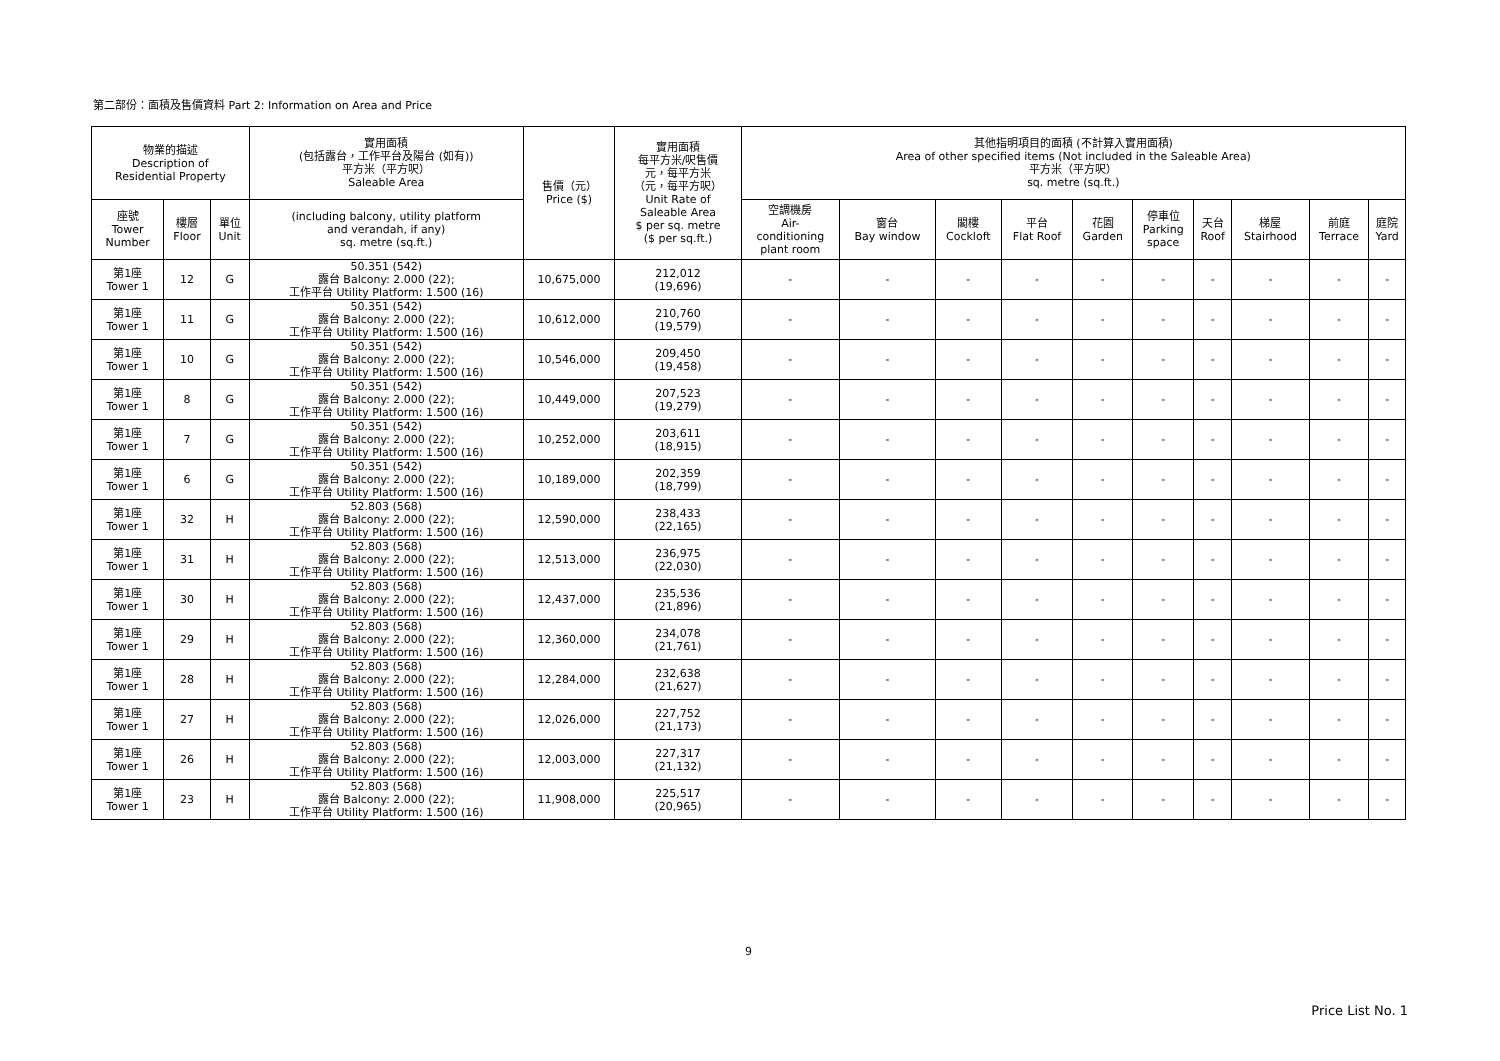第二部份：面積及售價資料 Part 2: Information on Area and Price
| 物業的描述 Description of Residential Property | | | 實用面積 (包括露台，工作平台及陽台 (如有)) 平方米（平方呎） Saleable Area | 售價（元） Price ($) | 實用面積 每平方米/呎售價 元，每平方米 （元，每平方呎） Unit Rate of Saleable Area $ per sq. metre ($ per sq.ft.) | 其他指明項目的面積 (不計算入實用面積) Area of other specified items (Not included in the Saleable Area) 平方米（平方呎） sq. metre (sq.ft.) | | | | | | | | | |
| --- | --- | --- | --- | --- | --- | --- | --- | --- | --- | --- | --- | --- | --- | --- | --- |
| 座號 Tower Number | 樓層 Floor | 單位 Unit | (including balcony, utility platform and verandah, if any) sq. metre (sq.ft.) | | | 空調機房 Air- conditioning plant room | 窗台 Bay window | 閣樓 Cockloft | 平台 Flat Roof | 花園 Garden | 停車位 Parking space | 天台 Roof | 梯屋 Stairhood | 前庭 Terrace | 庭院 Yard |
| 第1座 Tower 1 | 12 | G | 50.351 (542) 露台 Balcony: 2.000 (22); 工作平台 Utility Platform: 1.500 (16) | 10,675,000 | 212,012 (19,696) | - | - | - | - | - | - | - | - | - | - |
| 第1座 Tower 1 | 11 | G | 50.351 (542) 露台 Balcony: 2.000 (22); 工作平台 Utility Platform: 1.500 (16) | 10,612,000 | 210,760 (19,579) | - | - | - | - | - | - | - | - | - | - |
| 第1座 Tower 1 | 10 | G | 50.351 (542) 露台 Balcony: 2.000 (22); 工作平台 Utility Platform: 1.500 (16) | 10,546,000 | 209,450 (19,458) | - | - | - | - | - | - | - | - | - | - |
| 第1座 Tower 1 | 8 | G | 50.351 (542) 露台 Balcony: 2.000 (22); 工作平台 Utility Platform: 1.500 (16) | 10,449,000 | 207,523 (19,279) | - | - | - | - | - | - | - | - | - | - |
| 第1座 Tower 1 | 7 | G | 50.351 (542) 露台 Balcony: 2.000 (22); 工作平台 Utility Platform: 1.500 (16) | 10,252,000 | 203,611 (18,915) | - | - | - | - | - | - | - | - | - | - |
| 第1座 Tower 1 | 6 | G | 50.351 (542) 露台 Balcony: 2.000 (22); 工作平台 Utility Platform: 1.500 (16) | 10,189,000 | 202,359 (18,799) | - | - | - | - | - | - | - | - | - | - |
| 第1座 Tower 1 | 32 | H | 52.803 (568) 露台 Balcony: 2.000 (22); 工作平台 Utility Platform: 1.500 (16) | 12,590,000 | 238,433 (22,165) | - | - | - | - | - | - | - | - | - | - |
| 第1座 Tower 1 | 31 | H | 52.803 (568) 露台 Balcony: 2.000 (22); 工作平台 Utility Platform: 1.500 (16) | 12,513,000 | 236,975 (22,030) | - | - | - | - | - | - | - | - | - | - |
| 第1座 Tower 1 | 30 | H | 52.803 (568) 露台 Balcony: 2.000 (22); 工作平台 Utility Platform: 1.500 (16) | 12,437,000 | 235,536 (21,896) | - | - | - | - | - | - | - | - | - | - |
| 第1座 Tower 1 | 29 | H | 52.803 (568) 露台 Balcony: 2.000 (22); 工作平台 Utility Platform: 1.500 (16) | 12,360,000 | 234,078 (21,761) | - | - | - | - | - | - | - | - | - | - |
| 第1座 Tower 1 | 28 | H | 52.803 (568) 露台 Balcony: 2.000 (22); 工作平台 Utility Platform: 1.500 (16) | 12,284,000 | 232,638 (21,627) | - | - | - | - | - | - | - | - | - | - |
| 第1座 Tower 1 | 27 | H | 52.803 (568) 露台 Balcony: 2.000 (22); 工作平台 Utility Platform: 1.500 (16) | 12,026,000 | 227,752 (21,173) | - | - | - | - | - | - | - | - | - | - |
| 第1座 Tower 1 | 26 | H | 52.803 (568) 露台 Balcony: 2.000 (22); 工作平台 Utility Platform: 1.500 (16) | 12,003,000 | 227,317 (21,132) | - | - | - | - | - | - | - | - | - | - |
| 第1座 Tower 1 | 23 | H | 52.803 (568) 露台 Balcony: 2.000 (22); 工作平台 Utility Platform: 1.500 (16) | 11,908,000 | 225,517 (20,965) | - | - | - | - | - | - | - | - | - | - |
9
Price List No. 1